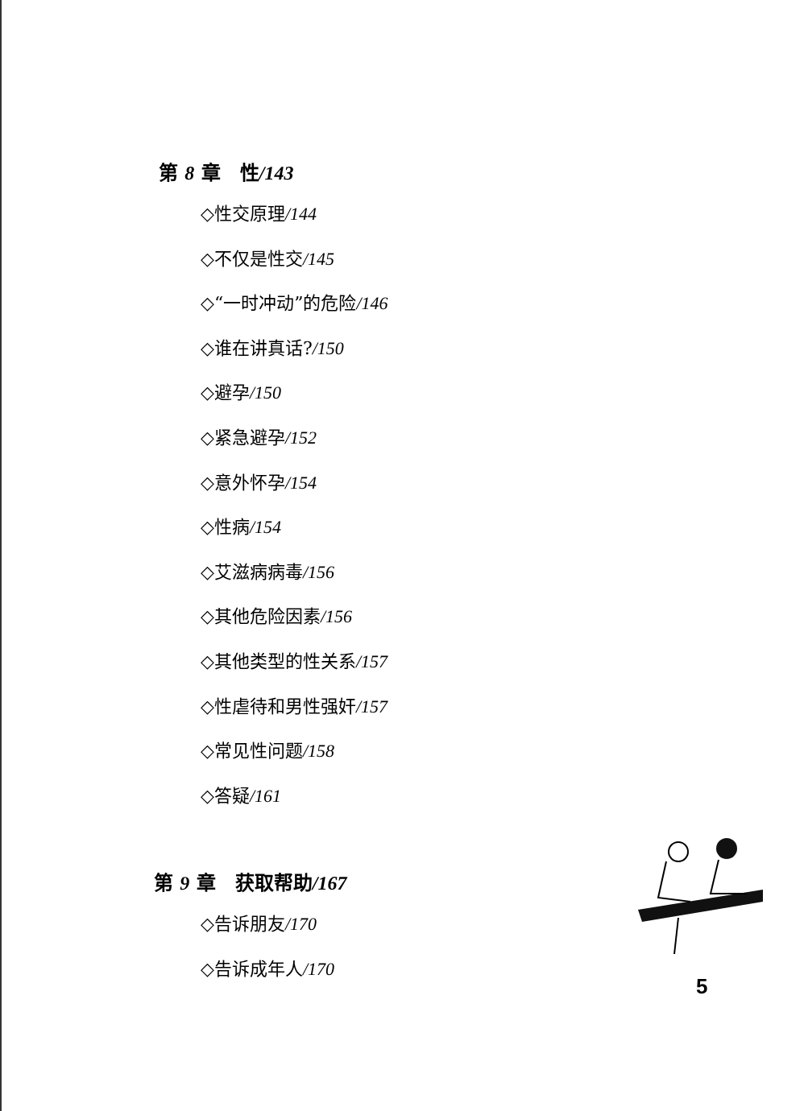第 8 章　性/143
◇性交原理/144
◇不仅是性交/145
◇“一时冲动”的危险/146
◇谁在讲真话?/150
◇避孕/150
◇紧急避孕/152
◇意外怀孕/154
◇性病/154
◇艾滋病病毒/156
◇其他危险因素/156
◇其他类型的性关系/157
◇性虐待和男性强奸/157
◇常见性问题/158
◇答疑/161
第 9 章　获取帮助/167
◇告诉朋友/170
◇告诉成年人/170
5